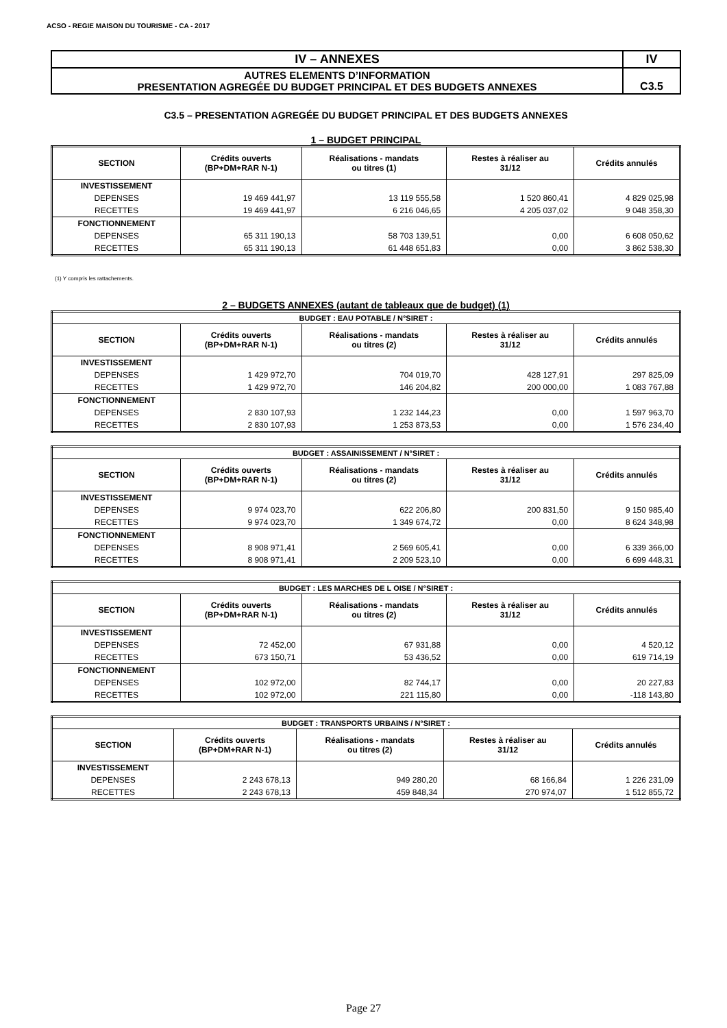ACSO - REGIE MAISON DU TOURISME - CA - 2017
| IV – ANNEXES | IV |
| AUTRES ELEMENTS D’INFORMATION PRESENTATION AGREGÉE DU BUDGET PRINCIPAL ET DES BUDGETS ANNEXES | C3.5 |
C3.5 – PRESENTATION AGREGÉE DU BUDGET PRINCIPAL ET DES BUDGETS ANNEXES
1 – BUDGET PRINCIPAL
| SECTION | Crédits ouverts (BP+DM+RAR N-1) | Réalisations - mandats ou titres (1) | Restes à réaliser au 31/12 | Crédits annulés |
| --- | --- | --- | --- | --- |
| INVESTISSEMENT | | | | |
| DEPENSES | 19 469 441,97 | 13 119 555,58 | 1 520 860,41 | 4 829 025,98 |
| RECETTES | 19 469 441,97 | 6 216 046,65 | 4 205 037,02 | 9 048 358,30 |
| FONCTIONNEMENT | | | | |
| DEPENSES | 65 311 190,13 | 58 703 139,51 | 0,00 | 6 608 050,62 |
| RECETTES | 65 311 190,13 | 61 448 651,83 | 0,00 | 3 862 538,30 |
(1) Y compris les rattachements.
2 – BUDGETS ANNEXES (autant de tableaux que de budget) (1)
| BUDGET : EAU POTABLE / N°SIRET : | | | | |
| SECTION | Crédits ouverts (BP+DM+RAR N-1) | Réalisations - mandats ou titres (2) | Restes à réaliser au 31/12 | Crédits annulés |
| INVESTISSEMENT | | | | |
| DEPENSES | 1 429 972,70 | 704 019,70 | 428 127,91 | 297 825,09 |
| RECETTES | 1 429 972,70 | 146 204,82 | 200 000,00 | 1 083 767,88 |
| FONCTIONNEMENT | | | | |
| DEPENSES | 2 830 107,93 | 1 232 144,23 | 0,00 | 1 597 963,70 |
| RECETTES | 2 830 107,93 | 1 253 873,53 | 0,00 | 1 576 234,40 |
| BUDGET : ASSAINISSEMENT / N°SIRET : | | | | |
| SECTION | Crédits ouverts (BP+DM+RAR N-1) | Réalisations - mandats ou titres (2) | Restes à réaliser au 31/12 | Crédits annulés |
| INVESTISSEMENT | | | | |
| DEPENSES | 9 974 023,70 | 622 206,80 | 200 831,50 | 9 150 985,40 |
| RECETTES | 9 974 023,70 | 1 349 674,72 | 0,00 | 8 624 348,98 |
| FONCTIONNEMENT | | | | |
| DEPENSES | 8 908 971,41 | 2 569 605,41 | 0,00 | 6 339 366,00 |
| RECETTES | 8 908 971,41 | 2 209 523,10 | 0,00 | 6 699 448,31 |
| BUDGET : LES MARCHES DE L OISE / N°SIRET : | | | | |
| SECTION | Crédits ouverts (BP+DM+RAR N-1) | Réalisations - mandats ou titres (2) | Restes à réaliser au 31/12 | Crédits annulés |
| INVESTISSEMENT | | | | |
| DEPENSES | 72 452,00 | 67 931,88 | 0,00 | 4 520,12 |
| RECETTES | 673 150,71 | 53 436,52 | 0,00 | 619 714,19 |
| FONCTIONNEMENT | | | | |
| DEPENSES | 102 972,00 | 82 744,17 | 0,00 | 20 227,83 |
| RECETTES | 102 972,00 | 221 115,80 | 0,00 | -118 143,80 |
| BUDGET : TRANSPORTS URBAINS / N°SIRET : | | | | |
| SECTION | Crédits ouverts (BP+DM+RAR N-1) | Réalisations - mandats ou titres (2) | Restes à réaliser au 31/12 | Crédits annulés |
| INVESTISSEMENT | | | | |
| DEPENSES | 2 243 678,13 | 949 280,20 | 68 166,84 | 1 226 231,09 |
| RECETTES | 2 243 678,13 | 459 848,34 | 270 974,07 | 1 512 855,72 |
Page 27